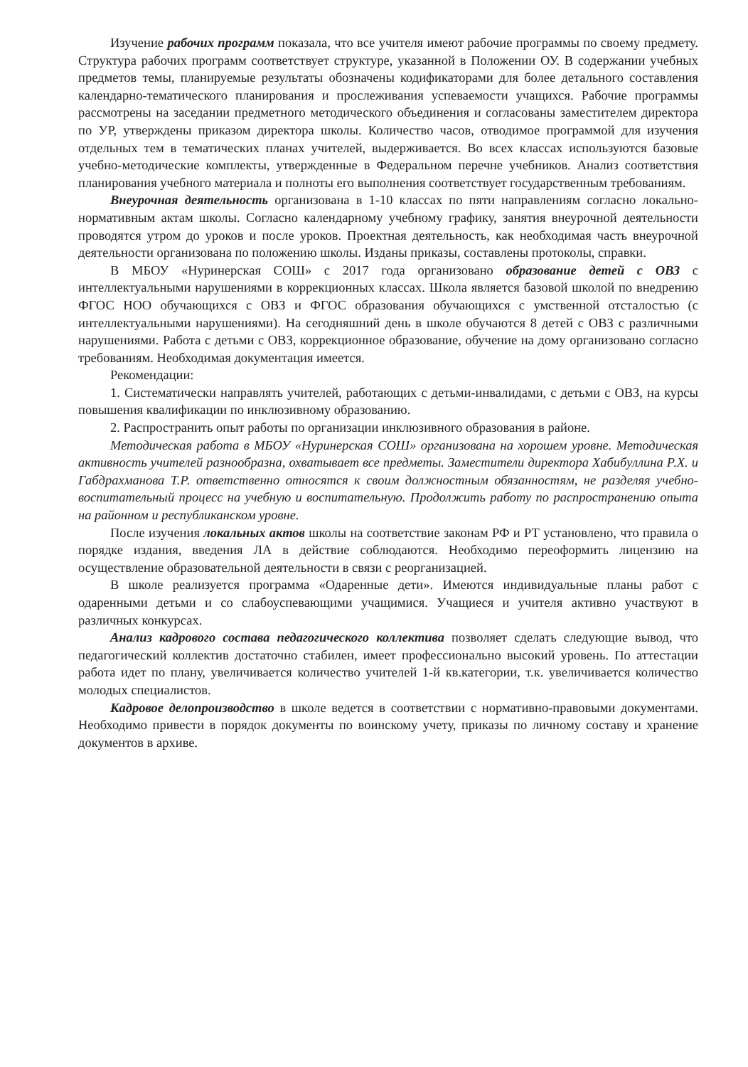Изучение рабочих программ показала, что все учителя имеют рабочие программы по своему предмету. Структура рабочих программ соответствует структуре, указанной в Положении ОУ. В содержании учебных предметов темы, планируемые результаты обозначены кодификаторами для более детального составления календарно-тематического планирования и прослеживания успеваемости учащихся. Рабочие программы рассмотрены на заседании предметного методического объединения и согласованы заместителем директора по УР, утверждены приказом директора школы. Количество часов, отводимое программой для изучения отдельных тем в тематических планах учителей, выдерживается. Во всех классах используются базовые учебно-методические комплекты, утвержденные в Федеральном перечне учебников. Анализ соответствия планирования учебного материала и полноты его выполнения соответствует государственным требованиям.
Внеурочная деятельность организована в 1-10 классах по пяти направлениям согласно локально-нормативным актам школы. Согласно календарному учебному графику, занятия внеурочной деятельности проводятся утром до уроков и после уроков. Проектная деятельность, как необходимая часть внеурочной деятельности организована по положению школы. Изданы приказы, составлены протоколы, справки.
В МБОУ «Нуринерская СОШ» с 2017 года организовано образование детей с ОВЗ с интеллектуальными нарушениями в коррекционных классах. Школа является базовой школой по внедрению ФГОС НОО обучающихся с ОВЗ и ФГОС образования обучающихся с умственной отсталостью (с интеллектуальными нарушениями). На сегодняшний день в школе обучаются 8 детей с ОВЗ с различными нарушениями. Работа с детьми с ОВЗ, коррекционное образование, обучение на дому организовано согласно требованиям. Необходимая документация имеется.
Рекомендации:
1. Систематически направлять учителей, работающих с детьми-инвалидами, с детьми с ОВЗ, на курсы повышения квалификации по инклюзивному образованию.
2. Распространить опыт работы по организации инклюзивного образования в районе.
Методическая работа в МБОУ «Нуринерская СОШ» организована на хорошем уровне. Методическая активность учителей разнообразна, охватывает все предметы. Заместители директора Хабибуллина Р.Х. и Габдрахманова Т.Р. ответственно относятся к своим должностным обязанностям, не разделяя учебно-воспитательный процесс на учебную и воспитательную. Продолжить работу по распространению опыта на районном и республиканском уровне.
После изучения локальных актов школы на соответствие законам РФ и РТ установлено, что правила о порядке издания, введения ЛА в действие соблюдаются. Необходимо переоформить лицензию на осуществление образовательной деятельности в связи с реорганизацией.
В школе реализуется программа «Одаренные дети». Имеются индивидуальные планы работ с одаренными детьми и со слабоуспевающими учащимися. Учащиеся и учителя активно участвуют в различных конкурсах.
Анализ кадрового состава педагогического коллектива позволяет сделать следующие вывод, что педагогический коллектив достаточно стабилен, имеет профессионально высокий уровень. По аттестации работа идет по плану, увеличивается количество учителей 1-й кв.категории, т.к. увеличивается количество молодых специалистов.
Кадровое делопроизводство в школе ведется в соответствии с нормативно-правовыми документами. Необходимо привести в порядок документы по воинскому учету, приказы по личному составу и хранение документов в архиве.